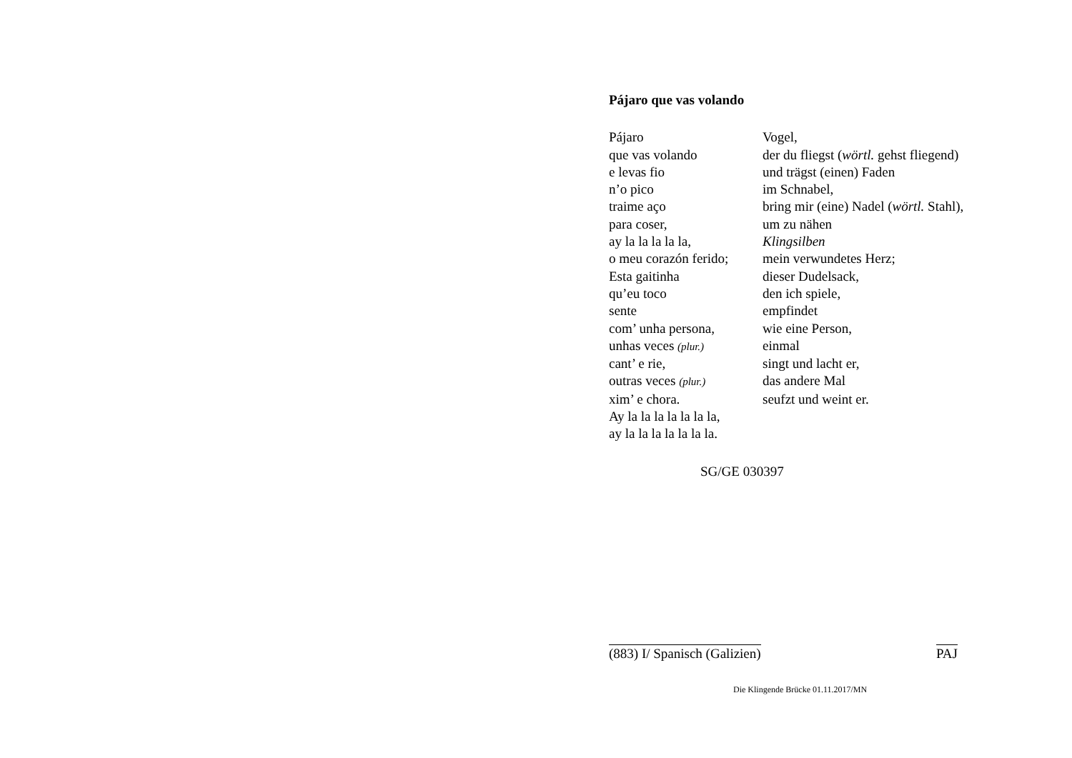Pájaro que vas volando
Pájaro Vogel,
que vas volando der du fliegst (wörtl. gehst fliegend)
e levas fio und trägst (einen) Faden
n’o pico im Schnabel,
traime aço bring mir (eine) Nadel (wörtl. Stahl),
para coser, um zu nähen
ay la la la la la, Klingsilben
o meu corazón ferido;
mein verwundetes Herz;
Esta gaitinha dieser Dudelsack,
qu’eu toco den ich spiele,
sente empfindet
com’ unha persona, wie eine Person,
unhas veces (plur.)
einmal
cant’ e rie, singt und lacht er,
outras veces (plur.)
das andere Mal
xim’ e chora. seufzt und weint er.
Ay la la la la la la la,
ay la la la la la la la.
SG/GE 030397
(883) I/ Spanisch (Galizien) PAJ
Die Klingende Brücke 01.11.2017/MN